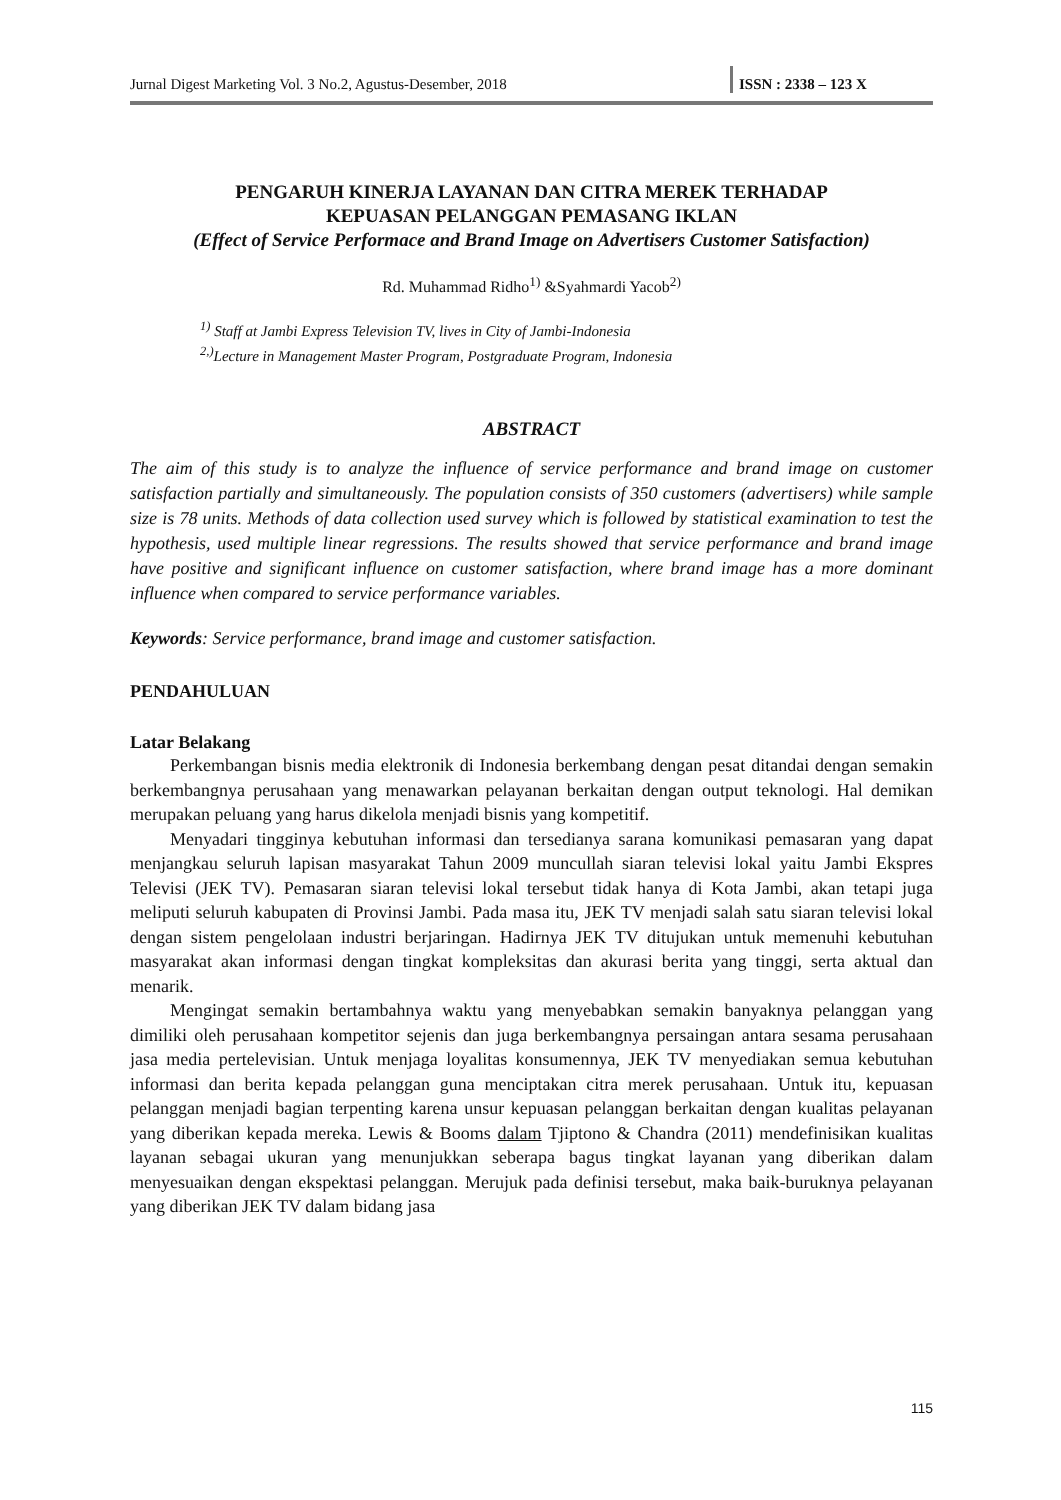Jurnal Digest Marketing Vol. 3 No.2, Agustus-Desember, 2018 ISSN : 2338 – 123 X
PENGARUH KINERJA LAYANAN DAN CITRA MEREK TERHADAP
KEPUASAN PELANGGAN PEMASANG IKLAN
(Effect of Service Performace and Brand Image on Advertisers Customer Satisfaction)
Rd. Muhammad Ridho<sup>1)</sup> &Syahmardi Yacob<sup>2)</sup>
<sup>1)</sup> Staff at Jambi Express Television TV, lives in City of Jambi-Indonesia
<sup>2,)</sup>Lecture in Management Master Program, Postgraduate Program, Indonesia
ABSTRACT
The aim of this study is to analyze the influence of service performance and brand image on customer satisfaction partially and simultaneously. The population consists of 350 customers (advertisers) while sample size is 78 units. Methods of data collection used survey which is followed by statistical examination to test the hypothesis, used multiple linear regressions. The results showed that service performance and brand image have positive and significant influence on customer satisfaction, where brand image has a more dominant influence when compared to service performance variables.
Keywords: Service performance, brand image and customer satisfaction.
PENDAHULUAN
Latar Belakang
Perkembangan bisnis media elektronik di Indonesia berkembang dengan pesat ditandai dengan semakin berkembangnya perusahaan yang menawarkan pelayanan berkaitan dengan output teknologi. Hal demikan merupakan peluang yang harus dikelola menjadi bisnis yang kompetitif.
Menyadari tingginya kebutuhan informasi dan tersedianya sarana komunikasi pemasaran yang dapat menjangkau seluruh lapisan masyarakat Tahun 2009 muncullah siaran televisi lokal yaitu Jambi Ekspres Televisi (JEK TV). Pemasaran siaran televisi lokal tersebut tidak hanya di Kota Jambi, akan tetapi juga meliputi seluruh kabupaten di Provinsi Jambi. Pada masa itu, JEK TV menjadi salah satu siaran televisi lokal dengan sistem pengelolaan industri berjaringan. Hadirnya JEK TV ditujukan untuk memenuhi kebutuhan masyarakat akan informasi dengan tingkat kompleksitas dan akurasi berita yang tinggi, serta aktual dan menarik.
Mengingat semakin bertambahnya waktu yang menyebabkan semakin banyaknya pelanggan yang dimiliki oleh perusahaan kompetitor sejenis dan juga berkembangnya persaingan antara sesama perusahaan jasa media pertelevisian. Untuk menjaga loyalitas konsumennya, JEK TV menyediakan semua kebutuhan informasi dan berita kepada pelanggan guna menciptakan citra merek perusahaan. Untuk itu, kepuasan pelanggan menjadi bagian terpenting karena unsur kepuasan pelanggan berkaitan dengan kualitas pelayanan yang diberikan kepada mereka. Lewis & Booms dalam Tjiptono & Chandra (2011) mendefinisikan kualitas layanan sebagai ukuran yang menunjukkan seberapa bagus tingkat layanan yang diberikan dalam menyesuaikan dengan ekspektasi pelanggan. Merujuk pada definisi tersebut, maka baik-buruknya pelayanan yang diberikan JEK TV dalam bidang jasa
115